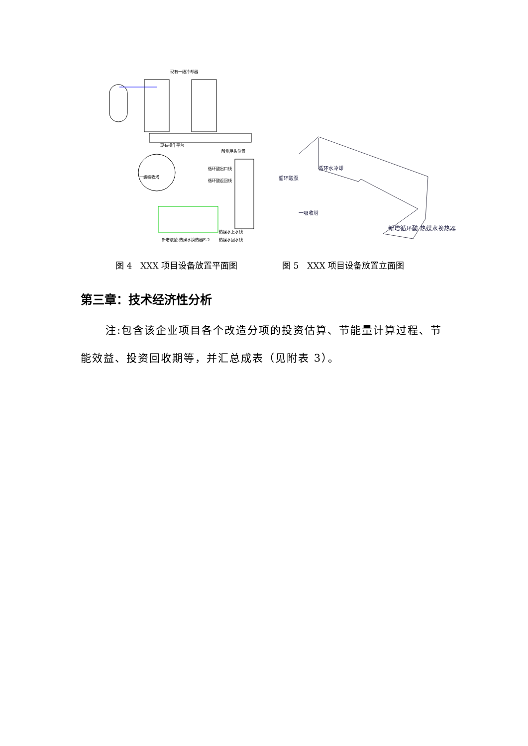现有一级冷却器
现有操作平台
酸侧甩头位置
循环酸出口线
一级吸收塔
循环酸返回线
热媒水上水线
新增浓酸-热媒水换热器E-2 热媒水回水线
循环酸泵
循环水冷却
一吸收塔
新增循环酸 热媒水换热器
图 4　XXX 项目设备放置平面图 图 5　XXX 项目设备放置立面图
第三章：技术经济性分析
注:包含该企业项目各个改造分项的投资估算、节能量计算过程、节能效益、投资回收期等，并汇总成表（见附表 3）。